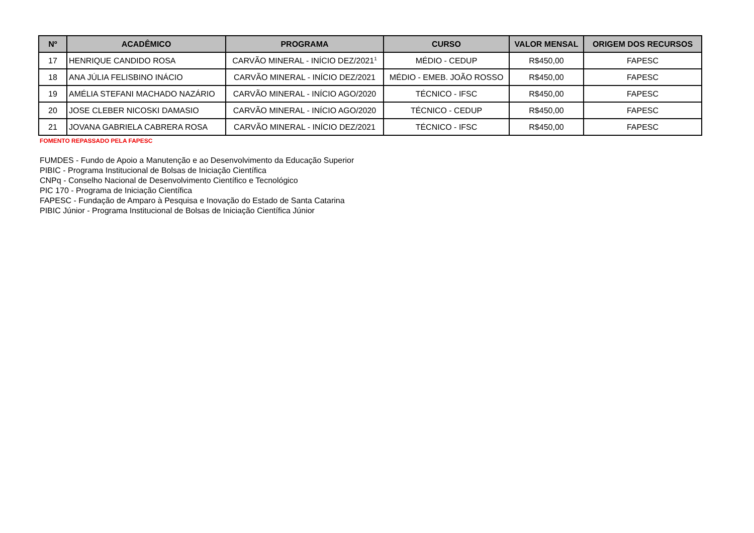| Nº | ACADÊMICO | PROGRAMA | CURSO | VALOR MENSAL | ORIGEM DOS RECURSOS |
| --- | --- | --- | --- | --- | --- |
| 17 | HENRIQUE CANDIDO ROSA | CARVÃO MINERAL - INÍCIO DEZ/2021<sup>1</sup> | MÉDIO - CEDUP | R$450,00 | FAPESC |
| 18 | ANA JÚLIA FELISBINO INÁCIO | CARVÃO MINERAL - INÍCIO DEZ/2021 | MÉDIO - EMEB. JOÃO ROSSO | R$450,00 | FAPESC |
| 19 | AMÉLIA STEFANI MACHADO NAZÁRIO | CARVÃO MINERAL - INÍCIO AGO/2020 | TÉCNICO - IFSC | R$450,00 | FAPESC |
| 20 | JOSE CLEBER NICOSKI DAMASIO | CARVÃO MINERAL - INÍCIO AGO/2020 | TÉCNICO - CEDUP | R$450,00 | FAPESC |
| 21 | JOVANA GABRIELA CABRERA ROSA | CARVÃO MINERAL - INÍCIO DEZ/2021 | TÉCNICO - IFSC | R$450,00 | FAPESC |
FOMENTO REPASSADO PELA FAPESC
FUMDES - Fundo de Apoio a Manutenção e ao Desenvolvimento da Educação Superior
PIBIC - Programa Institucional de Bolsas de Iniciação Científica
CNPq - Conselho Nacional de Desenvolvimento Científico e Tecnológico
PIC 170 - Programa de Iniciação Científica
FAPESC - Fundação de Amparo à Pesquisa e Inovação do Estado de Santa Catarina
PIBIC Júnior - Programa Institucional de Bolsas de Iniciação Científica Júnior